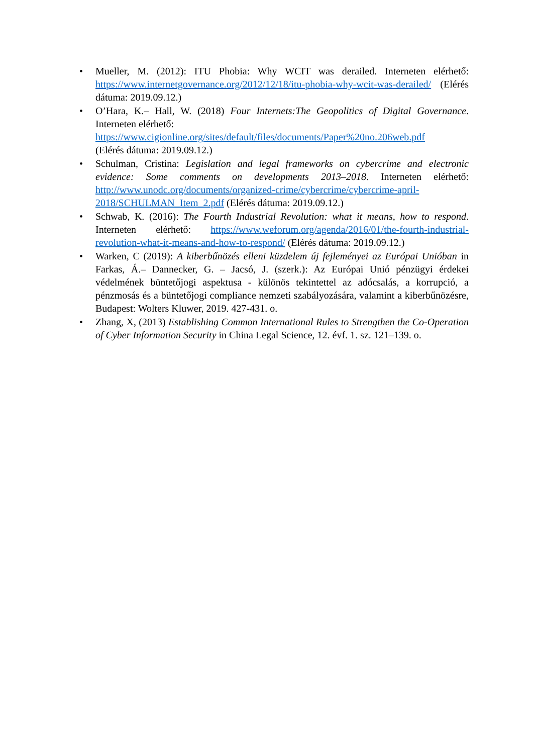• Mueller, M. (2012): ITU Phobia: Why WCIT was derailed. Interneten elérhető: https://www.internetgovernance.org/2012/12/18/itu-phobia-why-wcit-was-derailed/ (Elérés dátuma: 2019.09.12.)
• O’Hara, K.– Hall, W. (2018) Four Internets:The Geopolitics of Digital Governance. Interneten elérhető:
https://www.cigionline.org/sites/default/files/documents/Paper%20no.206web.pdf
(Elérés dátuma: 2019.09.12.)
• Schulman, Cristina: Legislation and legal frameworks on cybercrime and electronic evidence: Some comments on developments 2013–2018. Interneten elérhető: http://www.unodc.org/documents/organized-crime/cybercrime/cybercrime-april-2018/SCHULMAN_Item_2.pdf (Elérés dátuma: 2019.09.12.)
• Schwab, K. (2016): The Fourth Industrial Revolution: what it means, how to respond. Interneten elérhető: https://www.weforum.org/agenda/2016/01/the-fourth-industrial-revolution-what-it-means-and-how-to-respond/ (Elérés dátuma: 2019.09.12.)
• Warken, C (2019): A kiberbűnözés elleni küzdelem új fejleményei az Európai Unióban in Farkas, Á.– Dannecker, G. – Jacsó, J. (szerk.): Az Európai Unió pénzügyi érdekei védelmének büntetőjogi aspektusa - különös tekintettel az adócsalás, a korrupció, a pénzmosás és a büntetőjogi compliance nemzeti szabályozására, valamint a kiberbűnözésre, Budapest: Wolters Kluwer, 2019. 427-431. o.
• Zhang, X, (2013) Establishing Common International Rules to Strengthen the Co-Operation of Cyber Information Security in China Legal Science, 12. évf. 1. sz. 121–139. o.